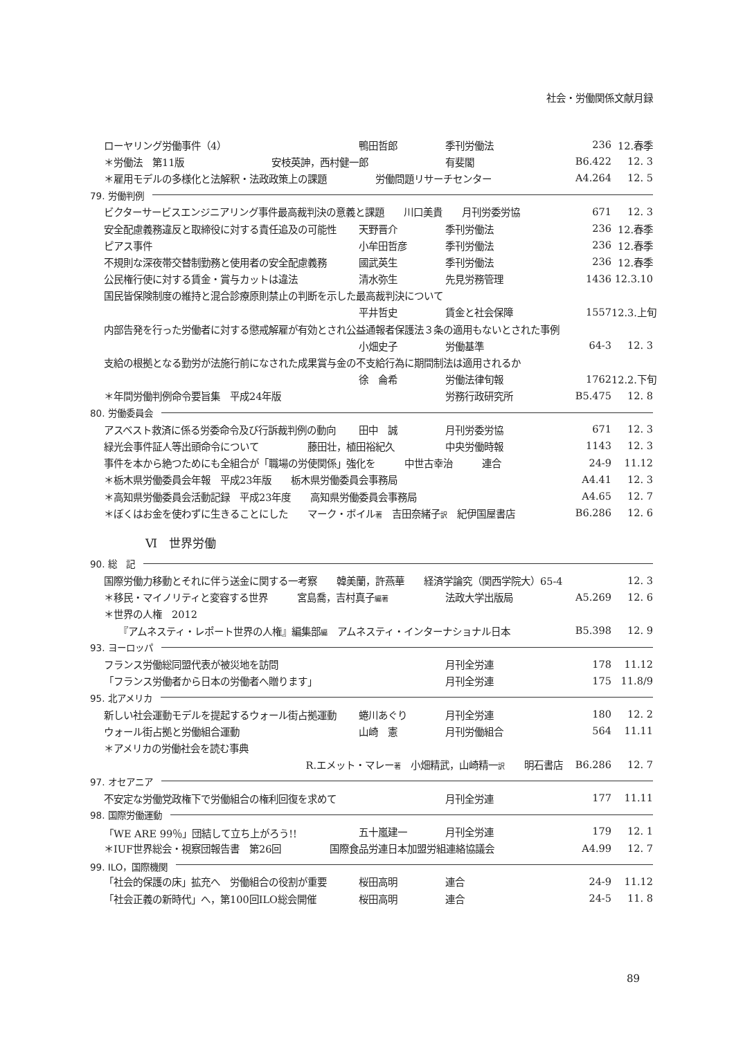社会・労働関係文献月録
ローヤリング労働事件（4） 鴨田哲郎 季刊労働法 236 12.春季
＊労働法　第11版　　　　　　　　　安枝英訷，西村健一郎 有斐閣 B6.422 12. 3
＊雇用モデルの多様化と法解釈・法政政策上の課題　　　　　労働問題リサーチセンター A4.264 12. 5
79. 労働判例
ビクターサービスエンジニアリング事件最高裁判決の意義と課題　　川口美貴　　月刊労委労協 671 12. 3
安全配慮義務違反と取締役に対する責任追及の可能性 天野晋介 季刊労働法 236 12.春季
ピアス事件 小牟田哲彦 季刊労働法 236 12.春季
不規則な深夜帯交替制勤務と使用者の安全配慮義務 國武英生 季刊労働法 236 12.春季
公民権行使に対する賃金・賞与カットは違法 清水弥生 先見労務管理 1436 12.3.10
国民皆保険制度の維持と混合診療原則禁止の判断を示した最高裁判決について
平井哲史 賃金と社会保障 1557 12.3.上旬
内部告発を行った労働者に対する懲戒解雇が有効とされ公益通報者保護法３条の適用もないとされた事例
小畑史子 労働基準 64-3 12. 3
支給の根拠となる勤労が法施行前になされた成果賞与金の不支給行為に期間制法は適用されるか
徐　侖希 労働法律旬報 1762 12.2.下旬
＊年間労働判例命令要旨集　平成24年版 労務行政研究所 B5.475 12. 8
80. 労働委員会
アスベスト救済に係る労委命令及び行訴裁判例の動向 田中　誠 月刊労委労協 671 12. 3
緑光会事件証人等出頭命令について　　　　　藤田壮，植田裕紀久 中央労働時報 1143 12. 3
事件を本から絶つためにも全組合が「職場の労使関係」強化を　　　中世古幸治　　　連合 24-9 11.12
＊栃木県労働委員会年報　平成23年版　　栃木県労働委員会事務局 A4.41 12. 3
＊高知県労働委員会活動記録　平成23年度　　高知県労働委員会事務局 A4.65 12. 7
＊ぼくはお金を使わずに生きることにした　　マーク・ボイル著　吉田奈緒子訳　紀伊国屋書店 B6.286 12. 6
Ⅵ　世界労働
90. 総　記
国際労働力移動とそれに伴う送金に関する一考察　　韓美蘭，許燕華　　経済学論究（関西学院大）65-4 12. 3
＊移民・マイノリティと変容する世界　　　宮島喬，吉村真子編著 法政大学出版局 A5.269 12. 6
＊世界の人権　2012
　　『アムネスティ・レポート世界の人権』編集部編　アムネスティ・インターナショナル日本 B5.398 12. 9
93. ヨーロッパ
フランス労働総同盟代表が被災地を訪問 月刊全労連 178 11.12
「フランス労働者から日本の労働者へ贈ります」 月刊全労連 175 11.8/9
95. 北アメリカ
新しい社会運動モデルを提起するウォール街占拠運動 蜷川あぐり 月刊全労連 180 12. 2
ウォール街占拠と労働組合運動 山崎　憲 月刊労働組合 564 11.11
＊アメリカの労働社会を読む事典
R.エメット・マレー著　小畑精武，山崎精一訳　　明石書店　B6.286 12. 7
97. オセアニア
不安定な労働党政権下で労働組合の権利回復を求めて 月刊全労連 177 11.11
98. 国際労働運動
「WE ARE 99％」団結して立ち上がろう!! 五十嵐建一 月刊全労連 179 12. 1
＊IUF世界総会・視察団報告書　第26回　　　　　国際食品労連日本加盟労組連絡協議会 A4.99 12. 7
99. ILO，国際機関
「社会的保護の床」拡充へ　労働組合の役割が重要 桜田高明 連合 24-9 11.12
「社会正義の新時代」へ，第100回ILO総会開催 桜田高明 連合 24-5 11. 8
89